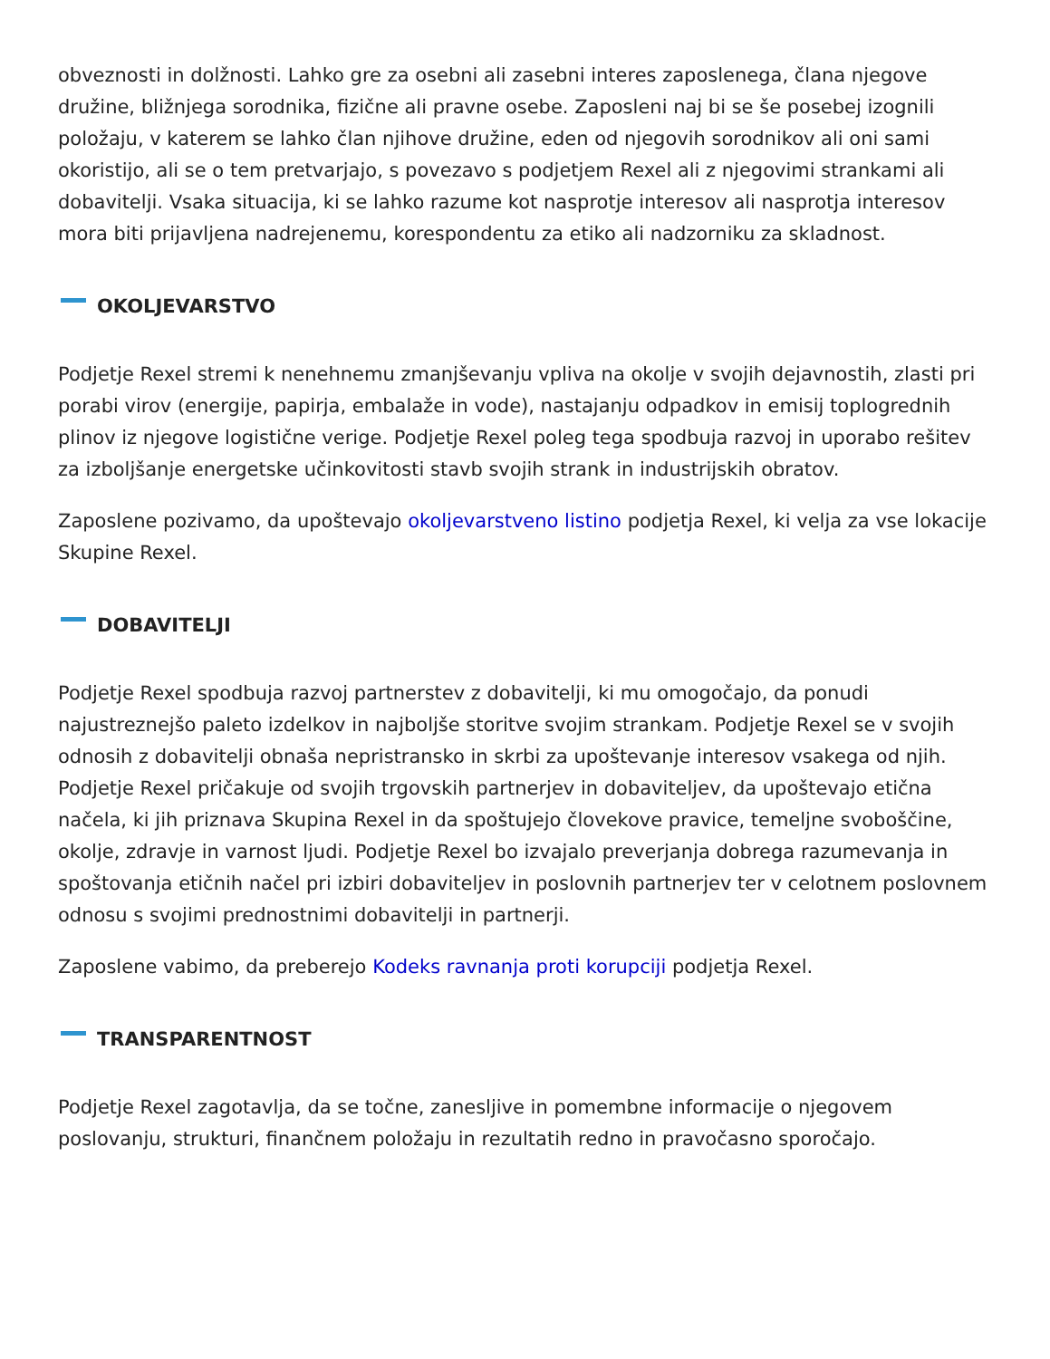obveznosti in dolžnosti. Lahko gre za osebni ali zasebni interes zaposlenega, člana njegove družine, bližnjega sorodnika, fizične ali pravne osebe. Zaposleni naj bi se še posebej izognili položaju, v katerem se lahko član njihove družine, eden od njegovih sorodnikov ali oni sami okoristijo, ali se o tem pretvarjajo, s povezavo s podjetjem Rexel ali z njegovimi strankami ali dobavitelji. Vsaka situacija, ki se lahko razume kot nasprotje interesov ali nasprotja interesov mora biti prijavljena nadrejenemu, korespondentu za etiko ali nadzorniku za skladnost.
OKOLJEVARSTVO
Podjetje Rexel stremi k nenehnemu zmanjševanju vpliva na okolje v svojih dejavnostih, zlasti pri porabi virov (energije, papirja, embalaže in vode), nastajanju odpadkov in emisij toplogrednih plinov iz njegove logistične verige. Podjetje Rexel poleg tega spodbuja razvoj in uporabo rešitev za izboljšanje energetske učinkovitosti stavb svojih strank in industrijskih obratov.
Zaposlene pozivamo, da upoštevajo okoljevarstveno listino podjetja Rexel, ki velja za vse lokacije Skupine Rexel.
DOBAVITELJI
Podjetje Rexel spodbuja razvoj partnerstev z dobavitelji, ki mu omogočajo, da ponudi najustreznejšo paleto izdelkov in najboljše storitve svojim strankam. Podjetje Rexel se v svojih odnosih z dobavitelji obnaša nepristransko in skrbi za upoštevanje interesov vsakega od njih. Podjetje Rexel pričakuje od svojih trgovskih partnerjev in dobaviteljev, da upoštevajo etična načela, ki jih priznava Skupina Rexel in da spoštujejo človekove pravice, temeljne svoboščine, okolje, zdravje in varnost ljudi. Podjetje Rexel bo izvajalo preverjanja dobrega razumevanja in spoštovanja etičnih načel pri izbiri dobaviteljev in poslovnih partnerjev ter v celotnem poslovnem odnosu s svojimi prednostnimi dobavitelji in partnerji.
Zaposlene vabimo, da preberejo Kodeks ravnanja proti korupciji podjetja Rexel.
TRANSPARENTNOST
Podjetje Rexel zagotavlja, da se točne, zanesljive in pomembne informacije o njegovem poslovanju, strukturi, finančnem položaju in rezultatih redno in pravočasno sporočajo.